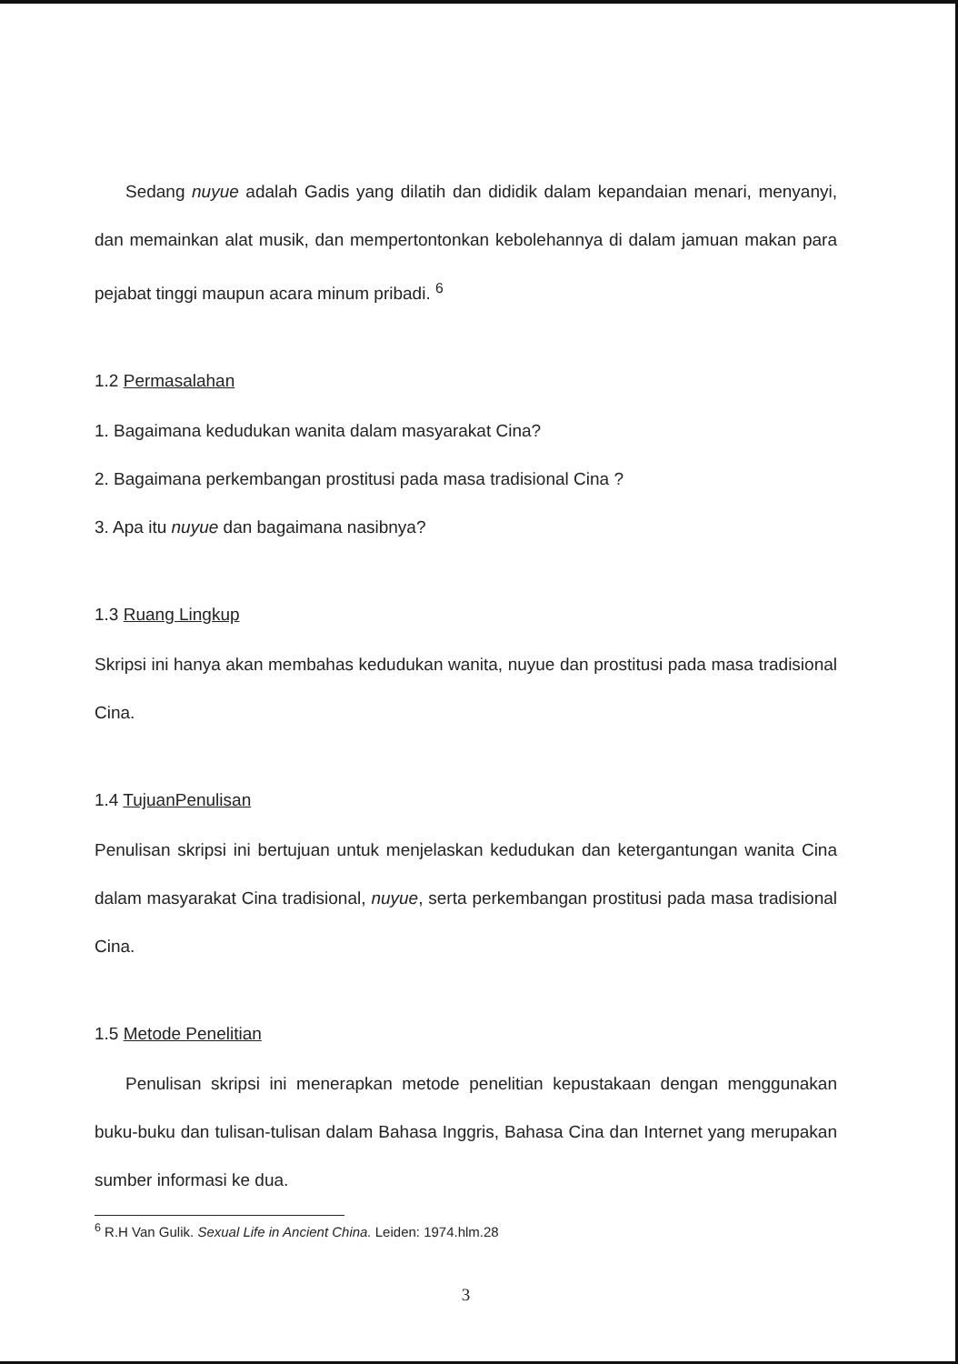Sedang nuyue adalah Gadis yang dilatih dan dididik dalam kepandaian menari, menyanyi, dan memainkan alat musik, dan mempertontonkan kebolehannya di dalam jamuan makan para pejabat tinggi maupun acara minum pribadi. <sup>6</sup>
1.2 Permasalahan
1. Bagaimana kedudukan wanita dalam masyarakat Cina?
2. Bagaimana perkembangan prostitusi pada masa tradisional Cina ?
3. Apa itu nuyue dan bagaimana nasibnya?
1.3 Ruang Lingkup
Skripsi ini hanya akan membahas kedudukan wanita, nuyue dan prostitusi pada masa tradisional Cina.
1.4 TujuanPenulisan
Penulisan skripsi ini bertujuan untuk menjelaskan kedudukan dan ketergantungan wanita Cina dalam masyarakat Cina tradisional, nuyue, serta perkembangan prostitusi pada masa tradisional Cina.
1.5 Metode Penelitian
Penulisan skripsi ini menerapkan metode penelitian kepustakaan dengan menggunakan buku-buku dan tulisan-tulisan dalam Bahasa Inggris, Bahasa Cina dan Internet yang merupakan sumber informasi ke dua.
<sup>6</sup> R.H Van Gulik. Sexual Life in Ancient China. Leiden: 1974.hlm.28
3